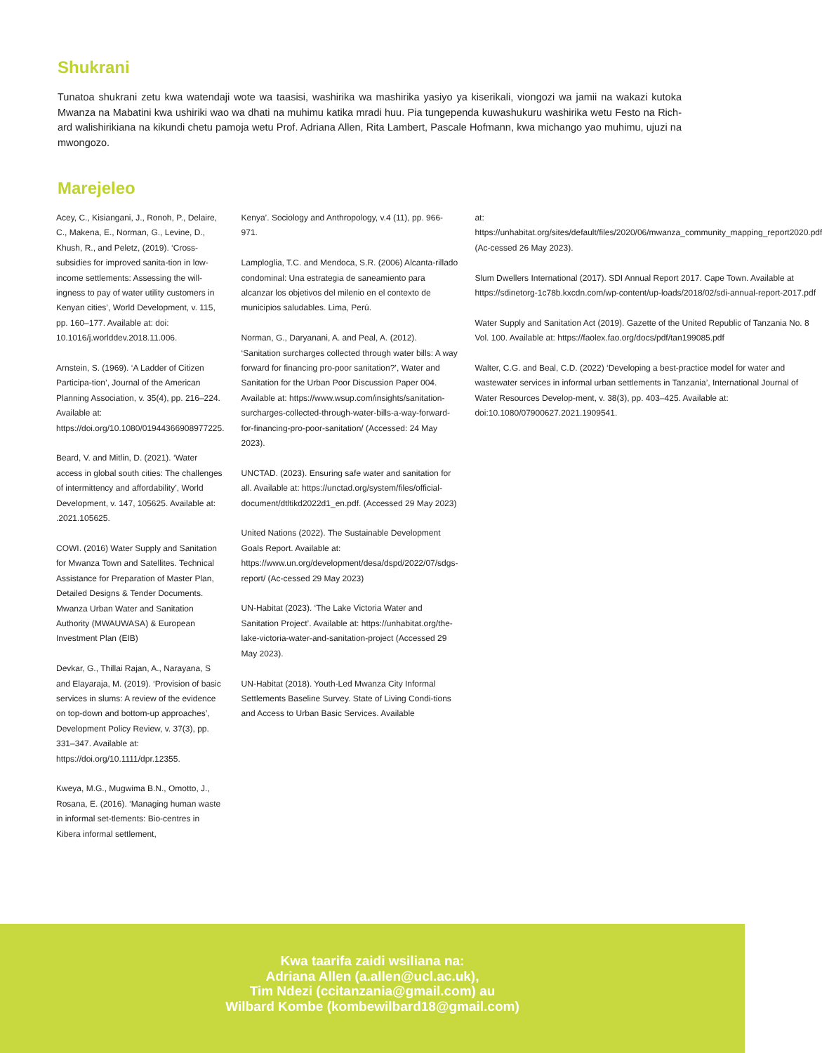Shukrani
Tunatoa shukrani zetu kwa watendaji wote wa taasisi, washirika wa mashirika yasiyo ya kiserikali, viongozi wa jamii na wakazi kutoka Mwanza na Mabatini kwa ushiriki wao wa dhati na muhimu katika mradi huu. Pia tungependa kuwashukuru washirika wetu Festo na Rich-ard walishirikiana na kikundi chetu pamoja wetu Prof. Adriana Allen, Rita Lambert, Pascale Hofmann, kwa michango yao muhimu, ujuzi na mwongozo.
Marejeleo
Acey, C., Kisiangani, J., Ronoh, P., Delaire, C., Makena, E., Norman, G., Levine, D., Khush, R., and Peletz, (2019). ‘Cross-subsidies for improved sanita-tion in low-income settlements: Assessing the will-ingness to pay of water utility customers in Kenyan cities’, World Development, v. 115, pp. 160–177. Available at: doi: 10.1016/j.worlddev.2018.11.006.
Arnstein, S. (1969). ‘A Ladder of Citizen Participa-tion’, Journal of the American Planning Association, v. 35(4), pp. 216–224. Available at: https://doi.org/10.1080/01944366908977225.
Beard, V. and Mitlin, D. (2021). ‘Water access in global south cities: The challenges of intermittency and affordability’, World Development, v. 147, 105625. Available at: .2021.105625.
COWI. (2016) Water Supply and Sanitation for Mwanza Town and Satellites. Technical Assistance for Preparation of Master Plan, Detailed Designs & Tender Documents. Mwanza Urban Water and Sanitation Authority (MWAUWASA) & European Investment Plan (EIB)
Devkar, G., Thillai Rajan, A., Narayana, S and Elayaraja, M. (2019). ‘Provision of basic services in slums: A review of the evidence on top-down and bottom-up approaches’, Development Policy Review, v. 37(3), pp. 331–347. Available at: https://doi.org/10.1111/dpr.12355.
Kweya, M.G., Mugwima B.N., Omotto, J., Rosana, E. (2016). ‘Managing human waste in informal set-tlements: Bio-centres in Kibera informal settlement,
Kenya’. Sociology and Anthropology, v.4 (11), pp. 966-971.
Lamploglia, T.C. and Mendoca, S.R. (2006) Alcanta-rillado condominal: Una estrategia de saneamiento para alcanzar los objetivos del milenio en el contexto de municipios saludables. Lima, Perú.
Norman, G., Daryanani, A. and Peal, A. (2012). ‘Sanitation surcharges collected through water bills: A way forward for financing pro-poor sanitation?’, Water and Sanitation for the Urban Poor Discussion Paper 004. Available at: https://www.wsup.com/insights/sanitation-surcharges-collected-through-water-bills-a-way-forward-for-financing-pro-poor-sanitation/ (Accessed: 24 May 2023).
UNCTAD. (2023). Ensuring safe water and sanitation for all. Available at: https://unctad.org/system/files/official-document/dtltikd2022d1_en.pdf. (Accessed 29 May 2023)
United Nations (2022). The Sustainable Development Goals Report. Available at: https://www.un.org/development/desa/dspd/2022/07/sdgs-report/ (Ac-cessed 29 May 2023)
UN-Habitat (2023). ‘The Lake Victoria Water and Sanitation Project’. Available at: https://unhabitat.org/the-lake-victoria-water-and-sanitation-project (Accessed 29 May 2023).
UN-Habitat (2018). Youth-Led Mwanza City Informal Settlements Baseline Survey. State of Living Condi-tions and Access to Urban Basic Services. Available
at: https://unhabitat.org/sites/default/files/2020/06/mwanza_community_mapping_report2020.pdf (Ac-cessed 26 May 2023).
Slum Dwellers International (2017). SDI Annual Report 2017. Cape Town. Available at https://sdinetorg-1c78b.kxcdn.com/wp-content/up-loads/2018/02/sdi-annual-report-2017.pdf
Water Supply and Sanitation Act (2019). Gazette of the United Republic of Tanzania No. 8 Vol. 100. Available at: https://faolex.fao.org/docs/pdf/tan199085.pdf
Walter, C.G. and Beal, C.D. (2022) ‘Developing a best-practice model for water and wastewater services in informal urban settlements in Tanzania’, International Journal of Water Resources Develop-ment, v. 38(3), pp. 403–425. Available at: doi:10.1080/07900627.2021.1909541.
Kwa taarifa zaidi wsiliana na:
Adriana Allen (a.allen@ucl.ac.uk),
Tim Ndezi (ccitanzania@gmail.com) au
Wilbard Kombe (kombewilbard18@gmail.com)